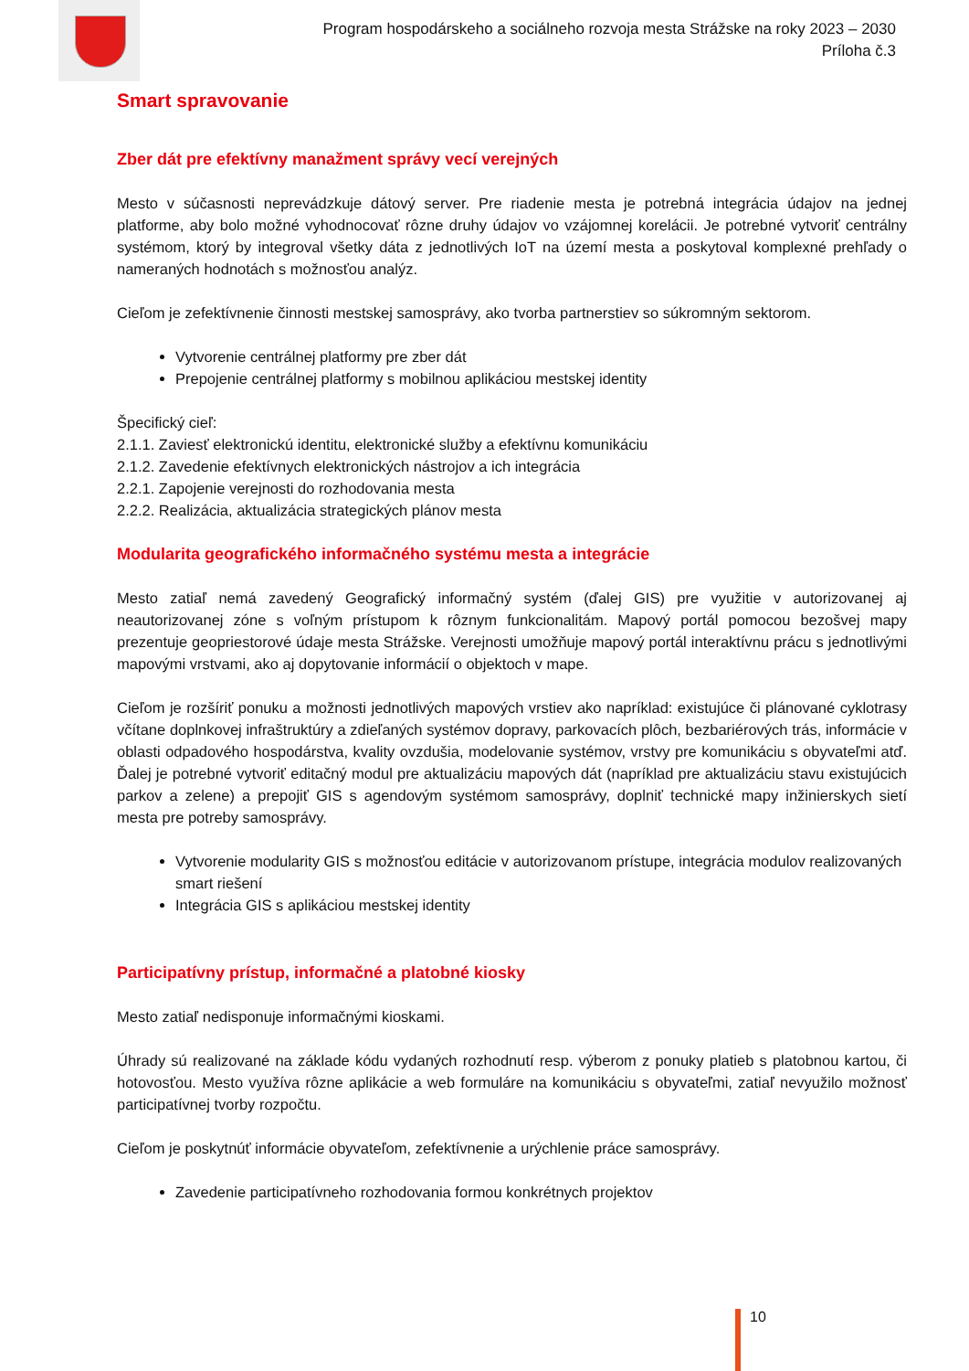Program hospodárskeho a sociálneho rozvoja mesta Strážske na roky 2023 – 2030
Príloha č.3
Smart spravovanie
Zber dát pre efektívny manažment správy vecí verejných
Mesto v súčasnosti neprevádzkuje dátový server. Pre riadenie mesta je potrebná integrácia údajov na jednej platforme, aby bolo možné vyhodnocovať rôzne druhy údajov vo vzájomnej korelácii. Je potrebné vytvoriť centrálny systémom, ktorý by integroval všetky dáta z jednotlivých IoT na území mesta a poskytoval komplexné prehľady o nameraných hodnotách s možnosťou analýz.
Cieľom je zefektívnenie činnosti mestskej samosprávy, ako tvorba partnerstiev so súkromným sektorom.
Vytvorenie centrálnej platformy pre zber dát
Prepojenie centrálnej platformy s mobilnou aplikáciou mestskej identity
Špecifický cieľ:
2.1.1. Zaviesť elektronickú identitu, elektronické služby a efektívnu komunikáciu
2.1.2. Zavedenie efektívnych elektronických nástrojov a ich integrácia
2.2.1. Zapojenie verejnosti do rozhodovania mesta
2.2.2. Realizácia, aktualizácia strategických plánov mesta
Modularita geografického informačného systému mesta a integrácie
Mesto zatiaľ nemá zavedený Geografický informačný systém (ďalej GIS) pre využitie v autorizovanej aj neautorizovanej zóne s voľným prístupom k rôznym funkcionalitám. Mapový portál pomocou bezošvej mapy prezentuje geopriestorové údaje mesta Strážske. Verejnosti umožňuje mapový portál interaktívnu prácu s jednotlivými mapovými vrstvami, ako aj dopytovanie informácií o objektoch v mape.
Cieľom je rozšíriť ponuku a možnosti jednotlivých mapových vrstiev ako napríklad: existujúce či plánované cyklotrasy včítane doplnkovej infraštruktúry a zdieľaných systémov dopravy, parkovacích plôch, bezbariérových trás, informácie v oblasti odpadového hospodárstva, kvality ovzdušia, modelovanie systémov, vrstvy pre komunikáciu s obyvateľmi atď. Ďalej je potrebné vytvoriť editačný modul pre aktualizáciu mapových dát (napríklad pre aktualizáciu stavu existujúcich parkov a zelene) a prepojiť GIS s agendovým systémom samosprávy, doplniť technické mapy inžinierskych sietí mesta pre potreby samosprávy.
Vytvorenie modularity GIS s možnosťou editácie v autorizovanom prístupe, integrácia modulov realizovaných smart riešení
Integrácia GIS s aplikáciou mestskej identity
Participatívny prístup, informačné a platobné kiosky
Mesto zatiaľ nedisponuje informačnými kioskami.
Úhrady sú realizované na základe kódu vydaných rozhodnutí resp. výberom z ponuky platieb s platobnou kartou, či hotovosťou. Mesto využíva rôzne aplikácie a web formuláre na komunikáciu s obyvateľmi, zatiaľ nevyužilo možnosť participatívnej tvorby rozpočtu.
Cieľom je poskytnúť informácie obyvateľom, zefektívnenie a urýchlenie práce samosprávy.
Zavedenie participatívneho rozhodovania formou konkrétnych projektov
10